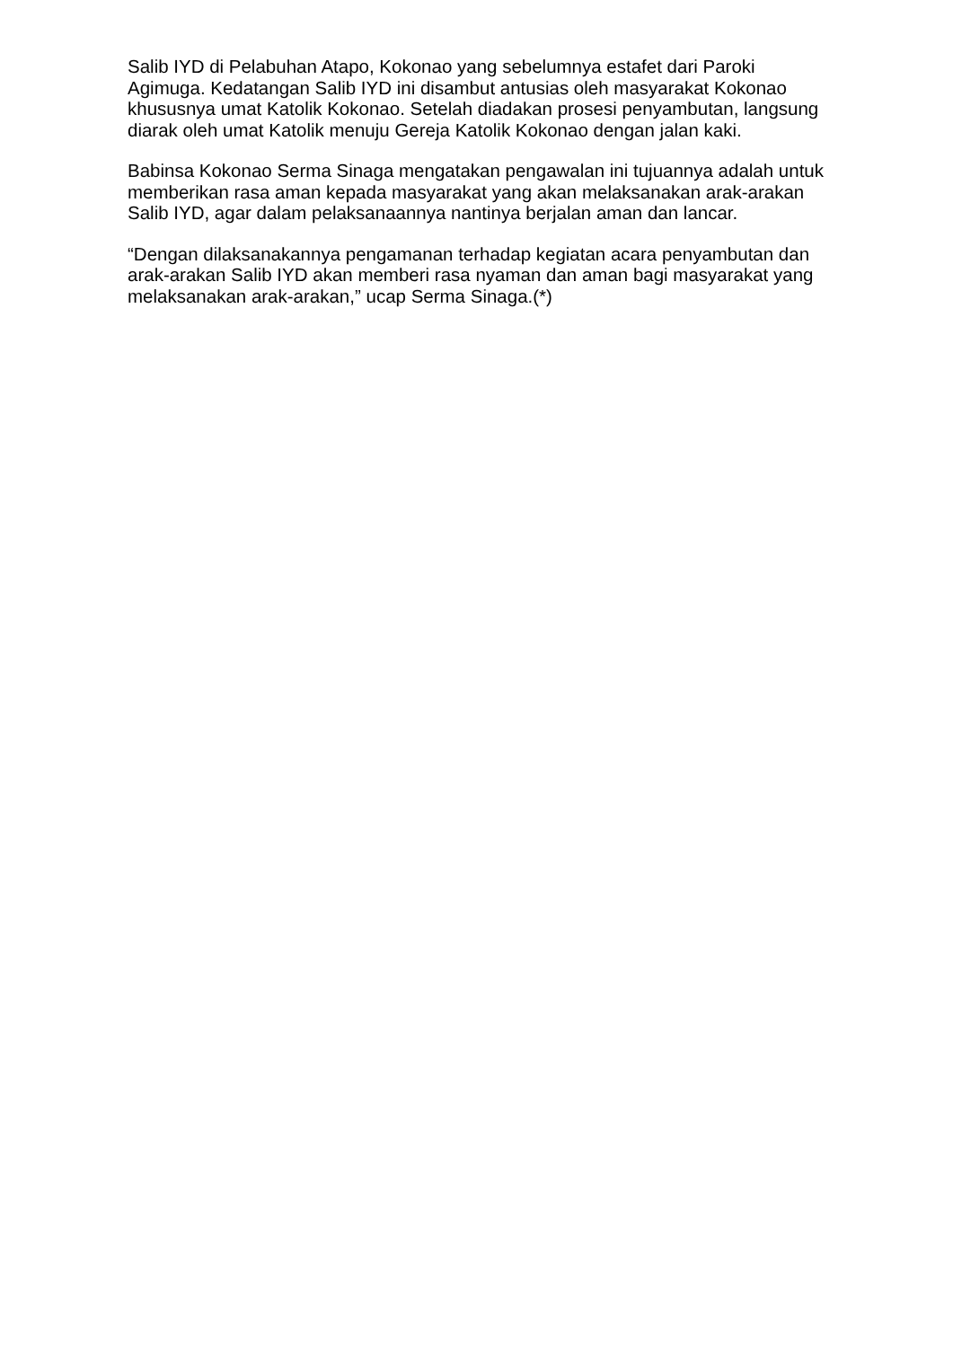Salib IYD di Pelabuhan Atapo, Kokonao yang sebelumnya estafet dari Paroki Agimuga. Kedatangan Salib IYD ini disambut antusias oleh masyarakat Kokonao khususnya umat Katolik Kokonao. Setelah diadakan prosesi penyambutan, langsung diarak oleh umat Katolik menuju Gereja Katolik Kokonao dengan jalan kaki.
Babinsa Kokonao Serma Sinaga mengatakan pengawalan ini tujuannya adalah untuk memberikan rasa aman kepada masyarakat yang akan melaksanakan arak-arakan Salib IYD, agar dalam pelaksanaannya nantinya berjalan aman dan lancar.
“Dengan dilaksanakannya pengamanan terhadap kegiatan acara penyambutan dan arak-arakan Salib IYD akan memberi rasa nyaman dan aman bagi masyarakat yang melaksanakan arak-arakan,” ucap Serma Sinaga.(*)